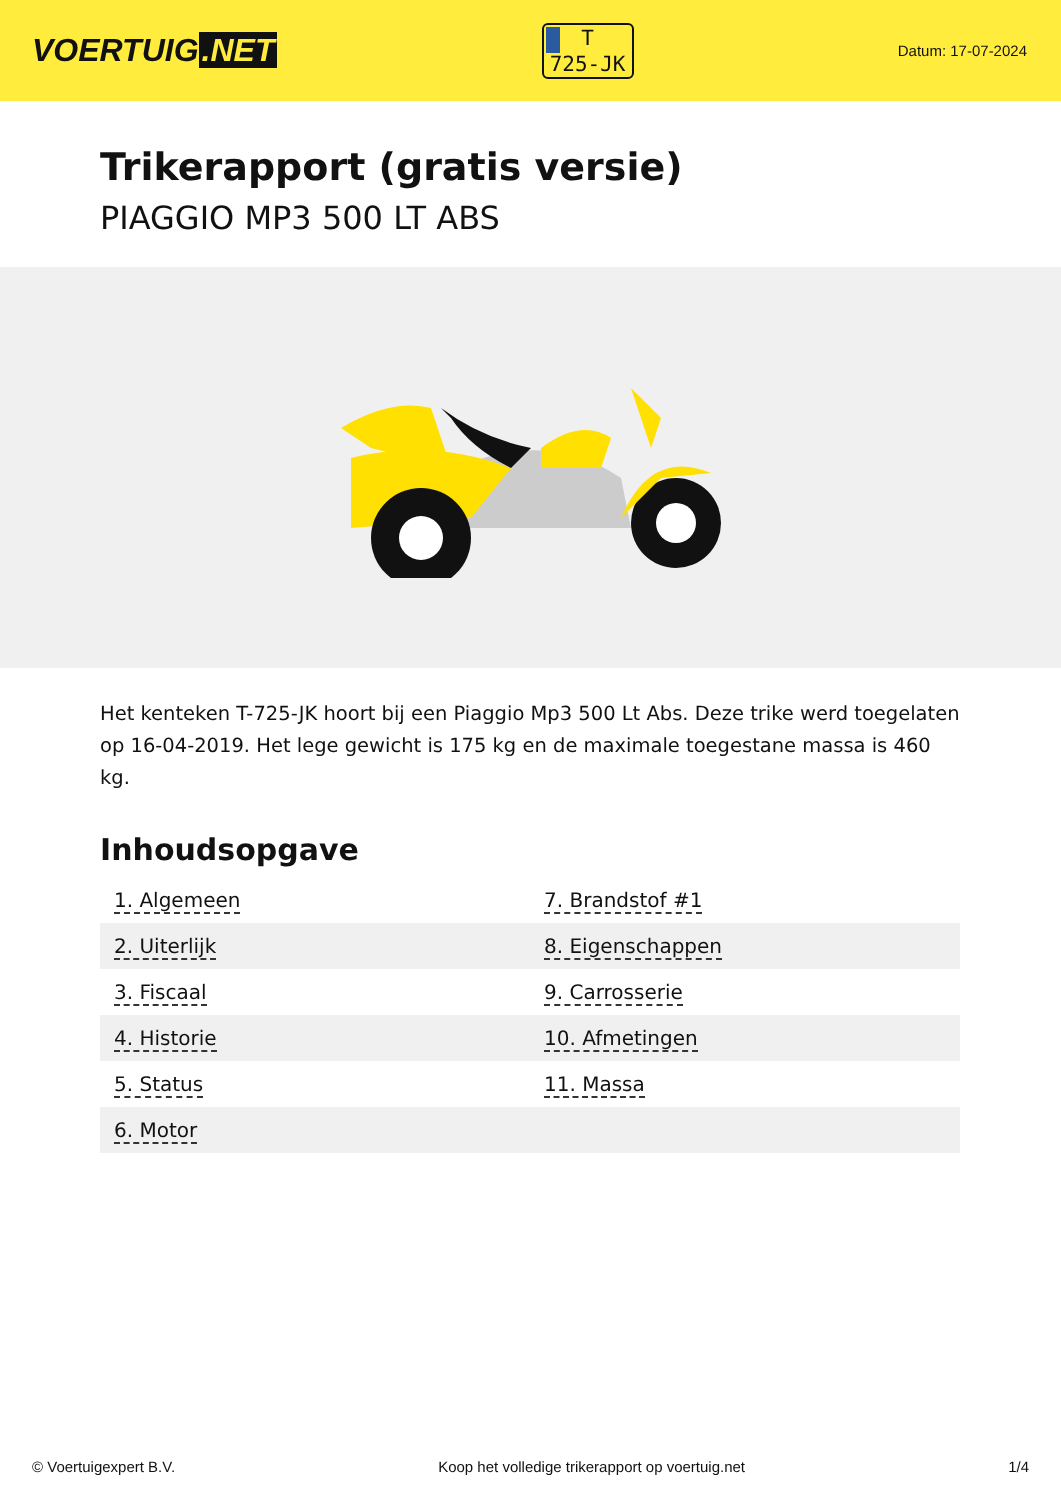VOERTUIG.NET
T
725-JK
Datum: 17-07-2024
Trikerapport (gratis versie)
PIAGGIO MP3 500 LT ABS
Het kenteken T-725-JK hoort bij een Piaggio Mp3 500 Lt Abs. Deze trike werd toegelaten op 16-04-2019. Het lege gewicht is 175 kg en de maximale toegestane massa is 460 kg.
Inhoudsopgave
| 1. Algemeen | 7. Brandstof #1 |
| 2. Uiterlijk | 8. Eigenschappen |
| 3. Fiscaal | 9. Carrosserie |
| 4. Historie | 10. Afmetingen |
| 5. Status | 11. Massa |
| 6. Motor | |
© Voertuigexpert B.V. Koop het volledige trikerapport op voertuig.net 1/4